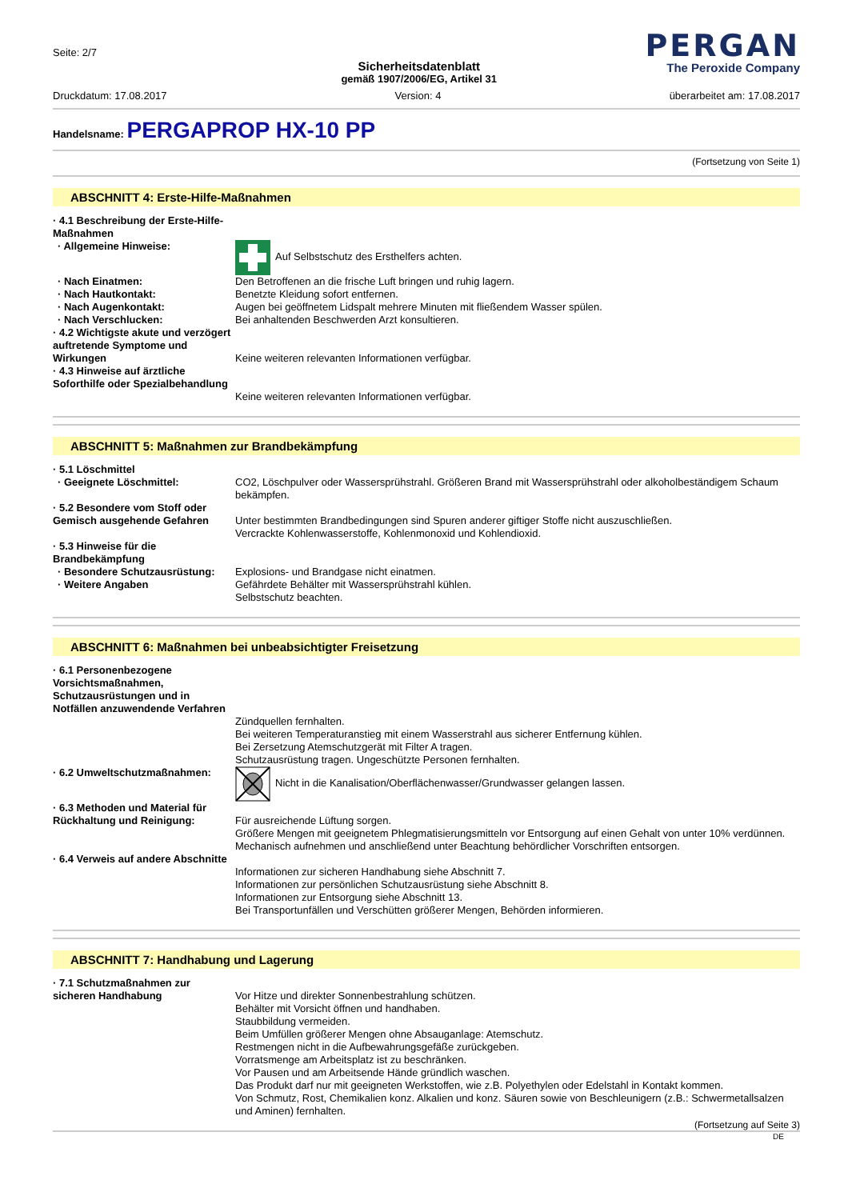Seite: 2/7
Sicherheitsdatenblatt
gemäß 1907/2006/EG, Artikel 31
PERGAN
The Peroxide Company
Druckdatum: 17.08.2017 Version: 4 überarbeitet am: 17.08.2017
Handelsname: PERGAPROP HX-10 PP
(Fortsetzung von Seite 1)
ABSCHNITT 4: Erste-Hilfe-Maßnahmen
· 4.1 Beschreibung der Erste-Hilfe-Maßnahmen
· Allgemeine Hinweise: Auf Selbstschutz des Ersthelfers achten.
· Nach Einatmen: Den Betroffenen an die frische Luft bringen und ruhig lagern.
· Nach Hautkontakt: Benetzte Kleidung sofort entfernen.
· Nach Augenkontakt: Augen bei geöffnetem Lidspalt mehrere Minuten mit fließendem Wasser spülen.
· Nach Verschlucken: Bei anhaltenden Beschwerden Arzt konsultieren.
· 4.2 Wichtigste akute und verzögert auftretende Symptome und Wirkungen
Keine weiteren relevanten Informationen verfügbar.
· 4.3 Hinweise auf ärztliche Soforthilfe oder Spezialbehandlung
Keine weiteren relevanten Informationen verfügbar.
ABSCHNITT 5: Maßnahmen zur Brandbekämpfung
· 5.1 Löschmittel
· Geeignete Löschmittel: CO2, Löschpulver oder Wassersprühstrahl. Größeren Brand mit Wassersprühstrahl oder alkoholbeständigem Schaum bekämpfen.
· 5.2 Besondere vom Stoff oder Gemisch ausgehende Gefahren
Unter bestimmten Brandbedingungen sind Spuren anderer giftiger Stoffe nicht auszuschließen.
Vercrackte Kohlenwasserstoffe, Kohlenmonoxid und Kohlendioxid.
· 5.3 Hinweise für die Brandbekämpfung
· Besondere Schutzausrüstung:
Explosions- und Brandgase nicht einatmen.
· Weitere Angaben Gefährdete Behälter mit Wassersprühstrahl kühlen.
Selbstschutz beachten.
ABSCHNITT 6: Maßnahmen bei unbeabsichtigter Freisetzung
· 6.1 Personenbezogene Vorsichtsmaßnahmen, Schutzausrüstungen und in Notfällen anzuwendende Verfahren
Zündquellen fernhalten.
Bei weiteren Temperaturanstieg mit einem Wasserstrahl aus sicherer Entfernung kühlen.
Bei Zersetzung Atemschutzgerät mit Filter A tragen.
Schutzausrüstung tragen. Ungeschützte Personen fernhalten.
· 6.2 Umweltschutzmaßnahmen: Nicht in die Kanalisation/Oberflächenwasser/Grundwasser gelangen lassen.
· 6.3 Methoden und Material für Rückhaltung und Reinigung:
Für ausreichende Lüftung sorgen.
Größere Mengen mit geeignetem Phlegmatisierungsmitteln vor Entsorgung auf einen Gehalt von unter 10% verdünnen.
Mechanisch aufnehmen und anschließend unter Beachtung behördlicher Vorschriften entsorgen.
· 6.4 Verweis auf andere Abschnitte
Informationen zur sicheren Handhabung siehe Abschnitt 7.
Informationen zur persönlichen Schutzausrüstung siehe Abschnitt 8.
Informationen zur Entsorgung siehe Abschnitt 13.
Bei Transportunfällen und Verschütten größerer Mengen, Behörden informieren.
ABSCHNITT 7: Handhabung und Lagerung
· 7.1 Schutzmaßnahmen zur sicheren Handhabung
Vor Hitze und direkter Sonnenbestrahlung schützen.
Behälter mit Vorsicht öffnen und handhaben.
Staubbildung vermeiden.
Beim Umfüllen größerer Mengen ohne Absauganlage: Atemschutz.
Restmengen nicht in die Aufbewahrungsgefäße zurückgeben.
Vorratsmenge am Arbeitsplatz ist zu beschränken.
Vor Pausen und am Arbeitsende Hände gründlich waschen.
Das Produkt darf nur mit geeigneten Werkstoffen, wie z.B. Polyethylen oder Edelstahl in Kontakt kommen.
Von Schmutz, Rost, Chemikalien konz. Alkalien und konz. Säuren sowie von Beschleunigern (z.B.: Schwermetallsalzen und Aminen) fernhalten.
(Fortsetzung auf Seite 3)
DE